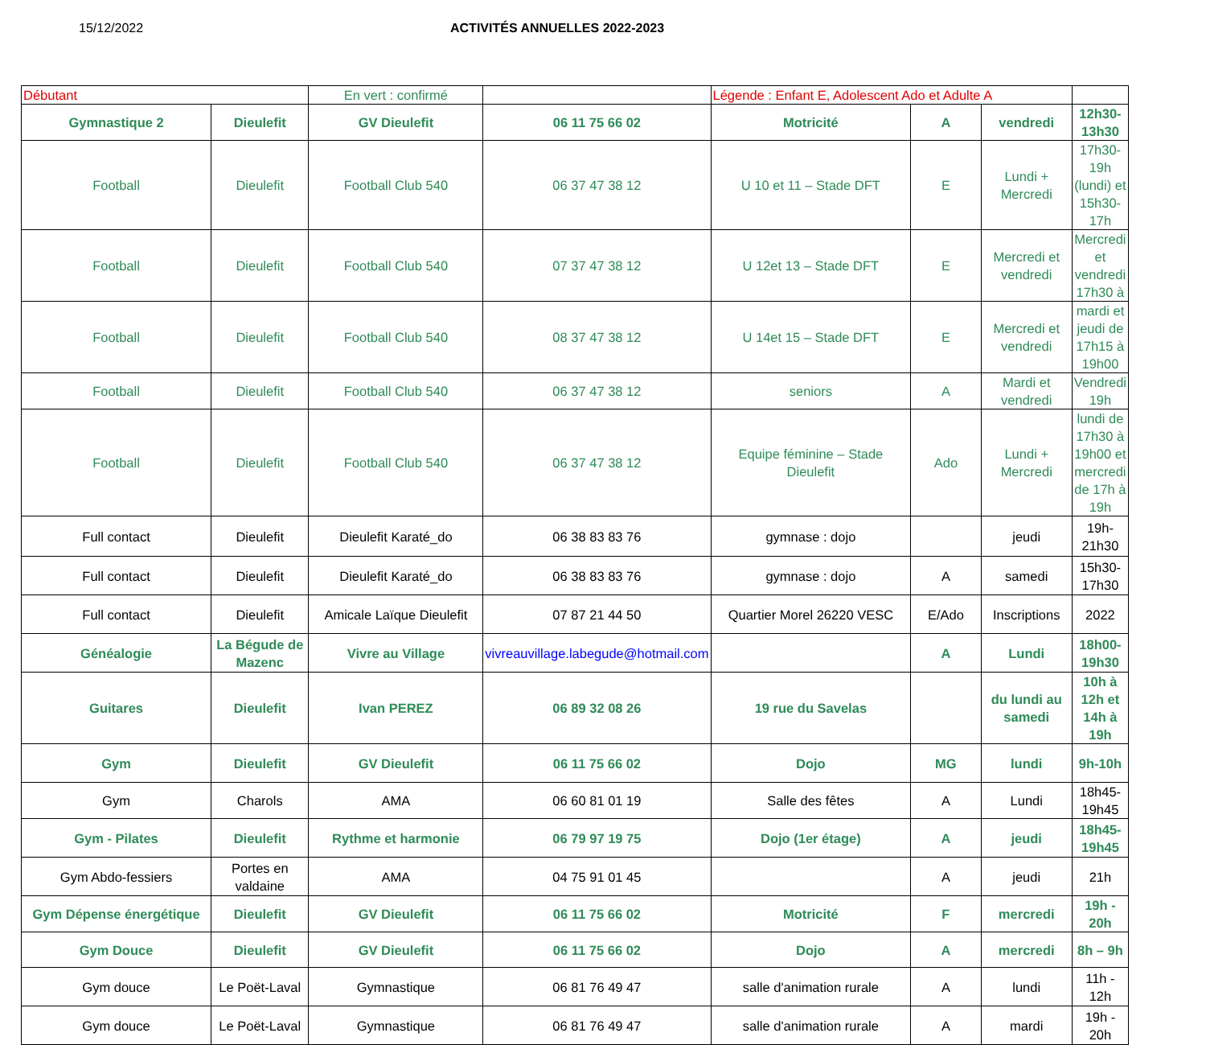15/12/2022 ACTIVITÉS ANNUELLES 2022-2023
| Débutant | | En vert : confirmé | | Légende : Enfant E, Adolescent Ado et Adulte A | | | |
| Gymnastique 2 | Dieulefit | GV Dieulefit | 06 11 75 66 02 | Motricité | A | vendredi | 12h30-13h30 |
| Football | Dieulefit | Football Club 540 | 06 37 47 38 12 | U 10 et 11 – Stade DFT | E | Lundi + Mercredi | 17h30-19h (lundi) et 15h30-17h |
| Football | Dieulefit | Football Club 540 | 07 37 47 38 12 | U 12et 13 – Stade DFT | E | Mercredi et vendredi | Mercredi et vendredi 17h30 à |
| Football | Dieulefit | Football Club 540 | 08 37 47 38 12 | U 14et 15 – Stade DFT | E | Mercredi et vendredi | mardi et jeudi de 17h15 à 19h00 |
| Football | Dieulefit | Football Club 540 | 06 37 47 38 12 | seniors | A | Mardi et vendredi | Vendredi 19h |
| Football | Dieulefit | Football Club 540 | 06 37 47 38 12 | Equipe féminine – Stade Dieulefit | Ado | Lundi + Mercredi | lundi de 17h30 à 19h00 et mercredi de 17h à 19h |
| Full contact | Dieulefit | Dieulefit Karaté_do | 06 38 83 83 76 | gymnase : dojo | | jeudi | 19h-21h30 |
| Full contact | Dieulefit | Dieulefit Karaté_do | 06 38 83 83 76 | gymnase : dojo | A | samedi | 15h30-17h30 |
| Full contact | Dieulefit | Amicale Laïque Dieulefit | 07 87 21 44 50 | Quartier Morel 26220 VESC | E/Ado | Inscriptions | 2022 |
| Généalogie | La Bégude de Mazenc | Vivre au Village | vivreauvillage.labegude@hotmail.com | | A | Lundi | 18h00-19h30 |
| Guitares | Dieulefit | Ivan PEREZ | 06 89 32 08 26 | 19 rue du Savelas | | du lundi au samedi | 10h à 12h et 14h à 19h |
| Gym | Dieulefit | GV Dieulefit | 06 11 75 66 02 | Dojo | MG | lundi | 9h-10h |
| Gym | Charols | AMA | 06 60 81 01 19 | Salle des fêtes | A | Lundi | 18h45-19h45 |
| Gym - Pilates | Dieulefit | Rythme et harmonie | 06 79 97 19 75 | Dojo (1er étage) | A | jeudi | 18h45-19h45 |
| Gym Abdo-fessiers | Portes en valdaine | AMA | 04 75 91 01 45 | | A | jeudi | 21h |
| Gym Dépense énergétique | Dieulefit | GV Dieulefit | 06 11 75 66 02 | Motricité | F | mercredi | 19h - 20h |
| Gym Douce | Dieulefit | GV Dieulefit | 06 11 75 66 02 | Dojo | A | mercredi | 8h – 9h |
| Gym douce | Le Poët-Laval | Gymnastique | 06 81 76 49 47 | salle d'animation rurale | A | lundi | 11h - 12h |
| Gym douce | Le Poët-Laval | Gymnastique | 06 81 76 49 47 | salle d'animation rurale | A | mardi | 19h - 20h |